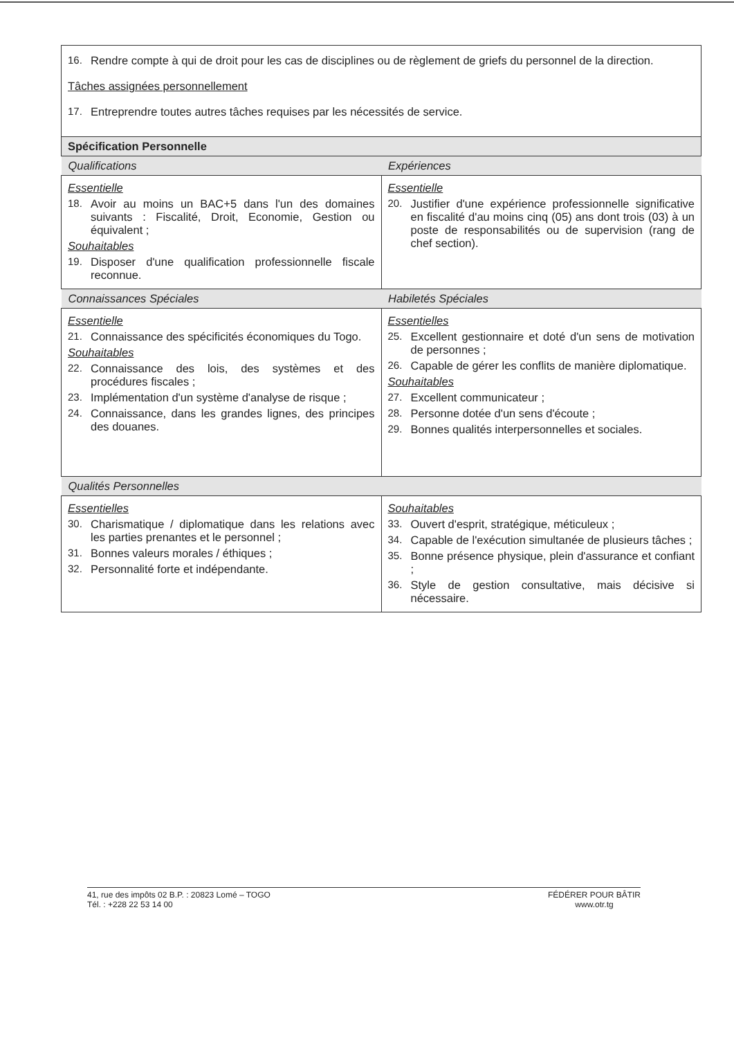| 16. Rendre compte à qui de droit pour les cas de disciplines ou de règlement de griefs du personnel de la direction. Tâches assignées personnellement 17. Entreprendre toutes autres tâches requises par les nécessités de service. | |
| Spécification Personnelle | |
| Qualifications | Expériences |
| Essentielle 18. Avoir au moins un BAC+5 dans l'un des domaines suivants : Fiscalité, Droit, Economie, Gestion ou équivalent ; Souhaitables 19. Disposer d'une qualification professionnelle fiscale reconnue. | Essentielle 20. Justifier d'une expérience professionnelle significative en fiscalité d'au moins cinq (05) ans dont trois (03) à un poste de responsabilités ou de supervision (rang de chef section). |
| Connaissances Spéciales | Habiletés Spéciales |
| Essentielle 21. Connaissance des spécificités économiques du Togo. Souhaitables 22. Connaissance des lois, des systèmes et des procédures fiscales ; 23. Implémentation d'un système d'analyse de risque ; 24. Connaissance, dans les grandes lignes, des principes des douanes. | Essentielles 25. Excellent gestionnaire et doté d'un sens de motivation de personnes ; 26. Capable de gérer les conflits de manière diplomatique. Souhaitables 27. Excellent communicateur ; 28. Personne dotée d'un sens d'écoute ; 29. Bonnes qualités interpersonnelles et sociales. |
| Qualités Personnelles | |
| Essentielles 30. Charismatique / diplomatique dans les relations avec les parties prenantes et le personnel ; 31. Bonnes valeurs morales / éthiques ; 32. Personnalité forte et indépendante. | Souhaitables 33. Ouvert d'esprit, stratégique, méticuleux ; 34. Capable de l'exécution simultanée de plusieurs tâches ; 35. Bonne présence physique, plein d'assurance et confiant ; 36. Style de gestion consultative, mais décisive si nécessaire. |
41, rue des impôts 02 B.P. : 20823 Lomé – TOGO
Tél. : +228 22 53 14 00
FÉDÉRER POUR BÂTIR
www.otr.tg